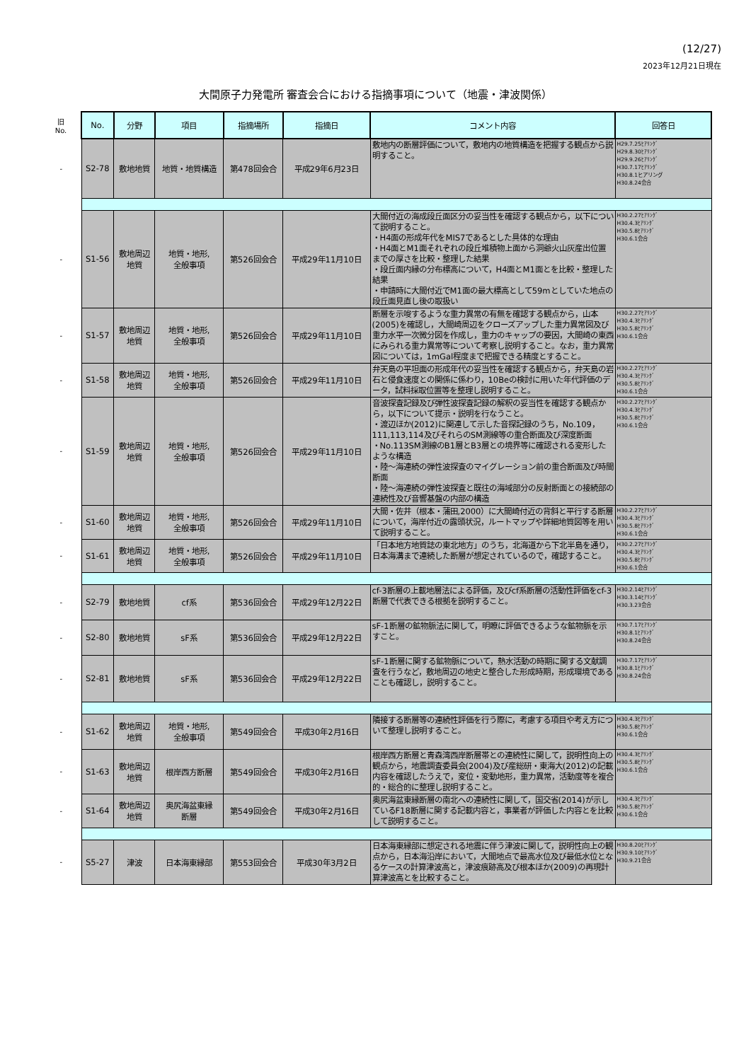(12/27)
2023年12月21日現在
大間原子力発電所 審査会合における指摘事項について（地震・津波関係）
| 旧 No. | No. | 分野 | 項目 | 指摘場所 | 指摘日 | コメント内容 | 回答日 |
| - | S2-78 | 敷地地質 | 地質・地質構造 | 第478回会合 | 平成29年6月23日 | 敷地内の断層評価について，敷地内の地質構造を把握する観点から説明すること。 | H29.7.25ﾋｱﾘﾝｸﾞ H29.8.30ﾋｱﾘﾝｸﾞ H29.9.26ﾋｱﾘﾝｸﾞ H30.7.17ﾋｱﾘﾝｸﾞ H30.8.1ヒアリング H30.8.24会合 |
| - | S1-56 | 敷地周辺 地質 | 地質・地形, 全般事項 | 第526回会合 | 平成29年11月10日 | 大間付近の海成段丘面区分の妥当性を確認する観点から，以下について説明すること。 ・H4面の形成年代をMIS7であるとした具体的な理由 ・H4面とM1面それぞれの段丘堆積物上面から洞爺火山灰産出位置までの厚さを比較・整理した結果 ・段丘面内縁の分布標高について，H4面とM1面とを比較・整理した結果 ・申請時に大間付近でM1面の最大標高として59mとしていた地点の段丘面見直し後の取扱い | H30.2.27ﾋｱﾘﾝｸﾞ H30.4.3ﾋｱﾘﾝｸﾞ H30.5.8ﾋｱﾘﾝｸﾞ H30.6.1会合 |
| - | S1-57 | 敷地周辺 地質 | 地質・地形, 全般事項 | 第526回会合 | 平成29年11月10日 | 断層を示唆するような重力異常の有無を確認する観点から，山本(2005)を確認し，大間崎周辺をクローズアップした重力異常図及び重力水平一次微分図を作成し，重力のキャップの要因，大間崎の東西にみられる重力異常等について考察し説明すること。なお，重力異常図については，1mGal程度まで把握できる精度とすること。 | H30.2.27ﾋｱﾘﾝｸﾞ H30.4.3ﾋｱﾘﾝｸﾞ H30.5.8ﾋｱﾘﾝｸﾞ H30.6.1会合 |
| - | S1-58 | 敷地周辺 地質 | 地質・地形, 全般事項 | 第526回会合 | 平成29年11月10日 | 弁天島の平坦面の形成年代の妥当性を確認する観点から，弁天島の岩石と侵食速度との関係に係わり，10Beの検討に用いた年代評価のデータ，試料採取位置等を整理し説明すること。 | H30.2.27ﾋｱﾘﾝｸﾞ H30.4.3ﾋｱﾘﾝｸﾞ H30.5.8ﾋｱﾘﾝｸﾞ H30.6.1会合 |
| - | S1-59 | 敷地周辺 地質 | 地質・地形, 全般事項 | 第526回会合 | 平成29年11月10日 | 音波探査記録及び弾性波探査記録の解釈の妥当性を確認する観点から，以下について提示・説明を行なうこと。 ・渡辺ほか(2012)に関連して示した音探記録のうち，No.109，111,113,114及びそれらのSM測線等の重合断面及び深度断面 ・No.113SM測線のB1層とB3層との境界等に確認される変形したような構造 ・陸～海連続の弾性波探査のマイグレーション前の重合断面及び時間断面 ・陸～海連続の弾性波探査と既往の海域部分の反射断面との接続部の連続性及び音響基盤の内部の構造 | H30.2.27ﾋｱﾘﾝｸﾞ H30.4.3ﾋｱﾘﾝｸﾞ H30.5.8ﾋｱﾘﾝｸﾞ H30.6.1会合 |
| - | S1-60 | 敷地周辺 地質 | 地質・地形, 全般事項 | 第526回会合 | 平成29年11月10日 | 大間・佐井（根本・蒲田,2000）に大間崎付近の背斜と平行する断層について，海岸付近の露頭状況，ルートマップや詳細地質図等を用いて説明すること。 | H30.2.27ﾋｱﾘﾝｸﾞ H30.4.3ﾋｱﾘﾝｸﾞ H30.5.8ﾋｱﾘﾝｸﾞ H30.6.1会合 |
| - | S1-61 | 敷地周辺 地質 | 地質・地形, 全般事項 | 第526回会合 | 平成29年11月10日 | 「日本地方地質誌の東北地方」のうち，北海道から下北半島を通り，日本海溝まで連続した断層が想定されているので，確認すること。 | H30.2.27ﾋｱﾘﾝｸﾞ H30.4.3ﾋｱﾘﾝｸﾞ H30.5.8ﾋｱﾘﾝｸﾞ H30.6.1会合 |
| - | S2-79 | 敷地地質 | cf系 | 第536回会合 | 平成29年12月22日 | cf-3断層の上載地層法による評価，及びcf系断層の活動性評価をcf-3断層で代表できる根拠を説明すること。 | H30.2.14ﾋｱﾘﾝｸﾞ H30.3.14ﾋｱﾘﾝｸﾞ H30.3.23会合 |
| - | S2-80 | 敷地地質 | sF系 | 第536回会合 | 平成29年12月22日 | sF-1断層の鉱物脈法に関して，明瞭に評価できるような鉱物脈を示すこと。 | H30.7.17ﾋｱﾘﾝｸﾞ H30.8.1ﾋｱﾘﾝｸﾞ H30.8.24会合 |
| - | S2-81 | 敷地地質 | sF系 | 第536回会合 | 平成29年12月22日 | sF-1断層に関する鉱物脈について，熱水活動の時期に関する文献調査を行うなど，敷地周辺の地史と整合した形成時期，形成環境であることも確認し，説明すること。 | H30.7.17ﾋｱﾘﾝｸﾞ H30.8.1ﾋｱﾘﾝｸﾞ H30.8.24会合 |
| - | S1-62 | 敷地周辺 地質 | 地質・地形, 全般事項 | 第549回会合 | 平成30年2月16日 | 隣接する断層等の連続性評価を行う際に，考慮する項目や考え方について整理し説明すること。 | H30.4.3ﾋｱﾘﾝｸﾞ H30.5.8ﾋｱﾘﾝｸﾞ H30.6.1会合 |
| - | S1-63 | 敷地周辺 地質 | 根岸西方断層 | 第549回会合 | 平成30年2月16日 | 根岸西方断層と青森湾西岸断層帯との連続性に関して，説明性向上の観点から，地震調査委員会(2004)及び産総研・東海大(2012)の記載内容を確認したうえで，変位・変動地形，重力異常，活動度等を複合的・総合的に整理し説明すること。 | H30.4.3ﾋｱﾘﾝｸﾞ H30.5.8ﾋｱﾘﾝｸﾞ H30.6.1会合 |
| - | S1-64 | 敷地周辺 地質 | 奥尻海盆東縁 断層 | 第549回会合 | 平成30年2月16日 | 奥尻海盆東縁断層の南北への連続性に関して，国交省(2014)が示しているF18断層に関する記載内容と，事業者が評価した内容とを比較して説明すること。 | H30.4.3ﾋｱﾘﾝｸﾞ H30.5.8ﾋｱﾘﾝｸﾞ H30.6.1会合 |
| - | S5-27 | 津波 | 日本海東縁部 | 第553回会合 | 平成30年3月2日 | 日本海東縁部に想定される地震に伴う津波に関して，説明性向上の観点から，日本海沿岸において，大間地点で最高水位及び最低水位となるケースの計算津波高と，津波痕跡高及び根本ほか(2009)の再現計算津波高とを比較すること。 | H30.8.20ﾋｱﾘﾝｸﾞ H30.9.10ﾋｱﾘﾝｸﾞ H30.9.21会合 |